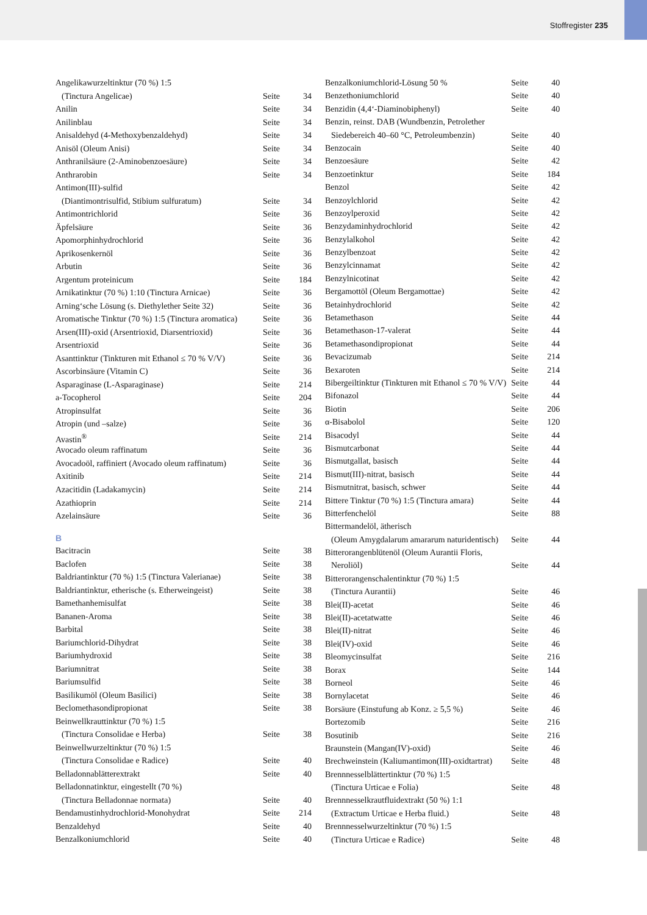Stoffregister 235
| Angelikawurzeltinktur (70 %) 1:5 | | |
| (Tinctura Angelicae) | Seite | 34 |
| Anilin | Seite | 34 |
| Anilinblau | Seite | 34 |
| Anisaldehyd (4-Methoxybenzaldehyd) | Seite | 34 |
| Anisöl (Oleum Anisi) | Seite | 34 |
| Anthranilsäure (2-Aminobenzoesäure) | Seite | 34 |
| Anthrarobin | Seite | 34 |
| Antimon(III)-sulfid | | |
| (Diantimontrisulfid, Stibium sulfuratum) | Seite | 34 |
| Antimontrichlorid | Seite | 36 |
| Äpfelsäure | Seite | 36 |
| Apomorphinhydrochlorid | Seite | 36 |
| Aprikosenkernöl | Seite | 36 |
| Arbutin | Seite | 36 |
| Argentum proteinicum | Seite | 184 |
| Arnikatinktur (70 %) 1:10 (Tinctura Arnicae) | Seite | 36 |
| Arning‘sche Lösung (s. Diethylether Seite 32) | Seite | 36 |
| Aromatische Tinktur (70 %) 1:5 (Tinctura aromatica) | Seite | 36 |
| Arsen(III)-oxid (Arsentrioxid, Diarsentrioxid) | Seite | 36 |
| Arsentrioxid | Seite | 36 |
| Asanttinktur (Tinkturen mit Ethanol ≤ 70 % V/V) | Seite | 36 |
| Ascorbinsäure (Vitamin C) | Seite | 36 |
| Asparaginase (L-Asparaginase) | Seite | 214 |
| a-Tocopherol | Seite | 204 |
| Atropinsulfat | Seite | 36 |
| Atropin (und –salze) | Seite | 36 |
| Avastin<sup>®</sup> | Seite | 214 |
| Avocado oleum raffinatum | Seite | 36 |
| Avocadoöl, raffiniert (Avocado oleum raffinatum) | Seite | 36 |
| Axitinib | Seite | 214 |
| Azacitidin (Ladakamycin) | Seite | 214 |
| Azathioprin | Seite | 214 |
| Azelainsäure | Seite | 36 |
| B | | |
| Bacitracin | Seite | 38 |
| Baclofen | Seite | 38 |
| Baldriantinktur (70 %) 1:5 (Tinctura Valerianae) | Seite | 38 |
| Baldriantinktur, etherische (s. Etherweingeist) | Seite | 38 |
| Bamethanhemisulfat | Seite | 38 |
| Bananen-Aroma | Seite | 38 |
| Barbital | Seite | 38 |
| Bariumchlorid-Dihydrat | Seite | 38 |
| Bariumhydroxid | Seite | 38 |
| Bariumnitrat | Seite | 38 |
| Bariumsulfid | Seite | 38 |
| Basilikumöl (Oleum Basilici) | Seite | 38 |
| Beclomethasondipropionat | Seite | 38 |
| Beinwellkrauttinktur (70 %) 1:5 | | |
| (Tinctura Consolidae e Herba) | Seite | 38 |
| Beinwellwurzeltinktur (70 %) 1:5 | | |
| (Tinctura Consolidae e Radice) | Seite | 40 |
| Belladonnablätterextrakt | Seite | 40 |
| Belladonnatinktur, eingestellt (70 %) | | |
| (Tinctura Belladonnae normata) | Seite | 40 |
| Bendamustinhydrochlorid-Monohydrat | Seite | 214 |
| Benzaldehyd | Seite | 40 |
| Benzalkoniumchlorid | Seite | 40 |
| Benzalkoniumchlorid-Lösung 50 % | Seite | 40 |
| Benzethoniumchlorid | Seite | 40 |
| Benzidin (4,4‘-Diaminobiphenyl) | Seite | 40 |
| Benzin, reinst. DAB (Wundbenzin, Petrolether | | |
| Siedebereich 40–60 °C, Petroleumbenzin) | Seite | 40 |
| Benzocain | Seite | 40 |
| Benzoesäure | Seite | 42 |
| Benzoetinktur | Seite | 184 |
| Benzol | Seite | 42 |
| Benzoylchlorid | Seite | 42 |
| Benzoylperoxid | Seite | 42 |
| Benzydaminhydrochlorid | Seite | 42 |
| Benzylalkohol | Seite | 42 |
| Benzylbenzoat | Seite | 42 |
| Benzylcinnamat | Seite | 42 |
| Benzylnicotinat | Seite | 42 |
| Bergamottöl (Oleum Bergamottae) | Seite | 42 |
| Betainhydrochlorid | Seite | 42 |
| Betamethason | Seite | 44 |
| Betamethason-17-valerat | Seite | 44 |
| Betamethasondipropionat | Seite | 44 |
| Bevacizumab | Seite | 214 |
| Bexaroten | Seite | 214 |
| Bibergeiltinktur (Tinkturen mit Ethanol ≤ 70 % V/V) | Seite | 44 |
| Bifonazol | Seite | 44 |
| Biotin | Seite | 206 |
| α-Bisabolol | Seite | 120 |
| Bisacodyl | Seite | 44 |
| Bismutcarbonat | Seite | 44 |
| Bismutgallat, basisch | Seite | 44 |
| Bismut(III)-nitrat, basisch | Seite | 44 |
| Bismutnitrat, basisch, schwer | Seite | 44 |
| Bittere Tinktur (70 %) 1:5 (Tinctura amara) | Seite | 44 |
| Bitterfenchelöl | Seite | 88 |
| Bittermandelöl, ätherisch | | |
| (Oleum Amygdalarum amararum naturidentisch) | Seite | 44 |
| Bitterorangenblütenöl (Oleum Aurantii Floris, | | |
| Neroliöl) | Seite | 44 |
| Bitterorangenschalentinktur (70 %) 1:5 | | |
| (Tinctura Aurantii) | Seite | 46 |
| Blei(II)-acetat | Seite | 46 |
| Blei(II)-acetatwatte | Seite | 46 |
| Blei(II)-nitrat | Seite | 46 |
| Blei(IV)-oxid | Seite | 46 |
| Bleomycinsulfat | Seite | 216 |
| Borax | Seite | 144 |
| Borneol | Seite | 46 |
| Bornylacetat | Seite | 46 |
| Borsäure (Einstufung ab Konz. ≥ 5,5 %) | Seite | 46 |
| Bortezomib | Seite | 216 |
| Bosutinib | Seite | 216 |
| Braunstein (Mangan(IV)-oxid) | Seite | 46 |
| Brechweinstein (Kaliumantimon(III)-oxidtartrat) | Seite | 48 |
| Brennnesselblättertinktur (70 %) 1:5 | | |
| (Tinctura Urticae e Folia) | Seite | 48 |
| Brennnesselkrautfluidextrakt (50 %) 1:1 | | |
| (Extractum Urticae e Herba fluid.) | Seite | 48 |
| Brennnesselwurzeltinktur (70 %) 1:5 | | |
| (Tinctura Urticae e Radice) | Seite | 48 |